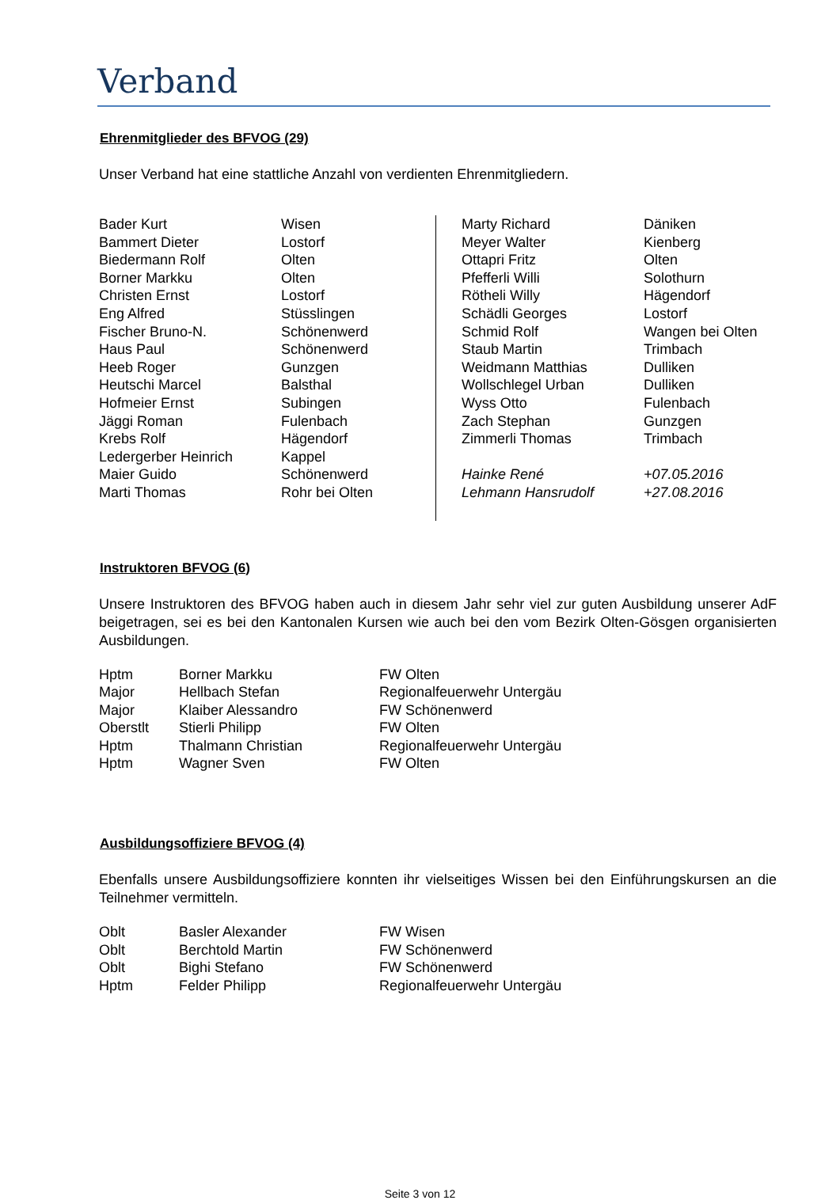Verband
Ehrenmitglieder des BFVOG (29)
Unser Verband hat eine stattliche Anzahl von verdienten Ehrenmitgliedern.
| Bader Kurt | Wisen | Marty Richard | Däniken |
| Bammert Dieter | Lostorf | Meyer Walter | Kienberg |
| Biedermann Rolf | Olten | Ottapri Fritz | Olten |
| Borner Markku | Olten | Pfefferli Willi | Solothurn |
| Christen Ernst | Lostorf | Rötheli Willy | Hägendorf |
| Eng Alfred | Stüsslingen | Schädli Georges | Lostorf |
| Fischer Bruno-N. | Schönenwerd | Schmid Rolf | Wangen bei Olten |
| Haus Paul | Schönenwerd | Staub Martin | Trimbach |
| Heeb Roger | Gunzgen | Weidmann Matthias | Dulliken |
| Heutschi Marcel | Balsthal | Wollschlegel Urban | Dulliken |
| Hofmeier Ernst | Subingen | Wyss Otto | Fulenbach |
| Jäggi Roman | Fulenbach | Zach Stephan | Gunzgen |
| Krebs Rolf | Hägendorf | Zimmerli Thomas | Trimbach |
| Ledergerber Heinrich | Kappel | | |
| Maier Guido | Schönenwerd | Hainke René | +07.05.2016 |
| Marti Thomas | Rohr bei Olten | Lehmann Hansrudolf | +27.08.2016 |
Instruktoren BFVOG (6)
Unsere Instruktoren des BFVOG haben auch in diesem Jahr sehr viel zur guten Ausbildung unserer AdF beigetragen, sei es bei den Kantonalen Kursen wie auch bei den vom Bezirk Olten-Gösgen organisierten Ausbildungen.
| Hptm | Borner Markku | FW Olten |
| Major | Hellbach Stefan | Regionalfeuerwehr Untergäu |
| Major | Klaiber Alessandro | FW Schönenwerd |
| Oberstlt | Stierli Philipp | FW Olten |
| Hptm | Thalmann Christian | Regionalfeuerwehr Untergäu |
| Hptm | Wagner Sven | FW Olten |
Ausbildungsoffiziere BFVOG (4)
Ebenfalls unsere Ausbildungsoffiziere konnten ihr vielseitiges Wissen bei den Einführungskursen an die Teilnehmer vermitteln.
| Oblt | Basler Alexander | FW Wisen |
| Oblt | Berchtold Martin | FW Schönenwerd |
| Oblt | Bighi Stefano | FW Schönenwerd |
| Hptm | Felder Philipp | Regionalfeuerwehr Untergäu |
Seite 3 von 12